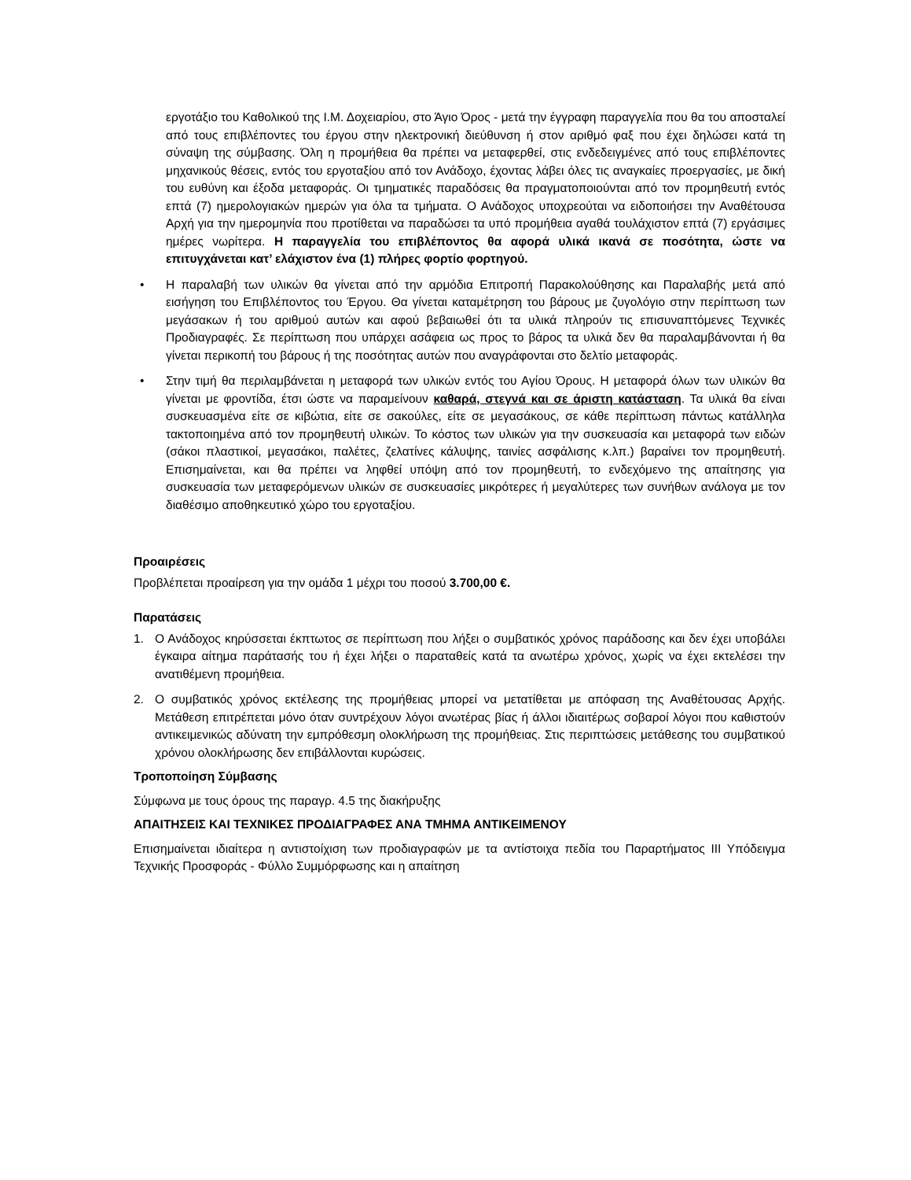εργοτάξιο του Καθολικού της Ι.Μ. Δοχειαρίου, στο Άγιο Όρος - μετά την έγγραφη παραγγελία που θα του αποσταλεί από τους επιβλέποντες του έργου στην ηλεκτρονική διεύθυνση ή στον αριθμό φαξ που έχει δηλώσει κατά τη σύναψη της σύμβασης. Όλη η προμήθεια θα πρέπει να μεταφερθεί, στις ενδεδειγμένες από τους επιβλέποντες μηχανικούς θέσεις, εντός του εργοταξίου από τον Ανάδοχο, έχοντας λάβει όλες τις αναγκαίες προεργασίες, με δική του ευθύνη και έξοδα μεταφοράς. Οι τμηματικές παραδόσεις θα πραγματοποιούνται από τον προμηθευτή εντός επτά (7) ημερολογιακών ημερών για όλα τα τμήματα. Ο Ανάδοχος υποχρεούται να ειδοποιήσει την Αναθέτουσα Αρχή για την ημερομηνία που προτίθεται να παραδώσει τα υπό προμήθεια αγαθά τουλάχιστον επτά (7) εργάσιμες ημέρες νωρίτερα. Η παραγγελία του επιβλέποντος θα αφορά υλικά ικανά σε ποσότητα, ώστε να επιτυγχάνεται κατ’ ελάχιστον ένα (1) πλήρες φορτίο φορτηγού.
• Η παραλαβή των υλικών θα γίνεται από την αρμόδια Επιτροπή Παρακολούθησης και Παραλαβής μετά από εισήγηση του Επιβλέποντος του Έργου. Θα γίνεται καταμέτρηση του βάρους με ζυγολόγιο στην περίπτωση των μεγάσακων ή του αριθμού αυτών και αφού βεβαιωθεί ότι τα υλικά πληρούν τις επισυναπτόμενες Τεχνικές Προδιαγραφές. Σε περίπτωση που υπάρχει ασάφεια ως προς το βάρος τα υλικά δεν θα παραλαμβάνονται ή θα γίνεται περικοπή του βάρους ή της ποσότητας αυτών που αναγράφονται στο δελτίο μεταφοράς.
• Στην τιμή θα περιλαμβάνεται η μεταφορά των υλικών εντός του Αγίου Όρους. Η μεταφορά όλων των υλικών θα γίνεται με φροντίδα, έτσι ώστε να παραμείνουν καθαρά, στεγνά και σε άριστη κατάσταση. Τα υλικά θα είναι συσκευασμένα είτε σε κιβώτια, είτε σε σακούλες, είτε σε μεγασάκους, σε κάθε περίπτωση πάντως κατάλληλα τακτοποιημένα από τον προμηθευτή υλικών. Το κόστος των υλικών για την συσκευασία και μεταφορά των ειδών (σάκοι πλαστικοί, μεγασάκοι, παλέτες, ζελατίνες κάλυψης, ταινίες ασφάλισης κ.λπ.) βαραίνει τον προμηθευτή. Επισημαίνεται, και θα πρέπει να ληφθεί υπόψη από τον προμηθευτή, το ενδεχόμενο της απαίτησης για συσκευασία των μεταφερόμενων υλικών σε συσκευασίες μικρότερες ή μεγαλύτερες των συνήθων ανάλογα με τον διαθέσιμο αποθηκευτικό χώρο του εργοταξίου.
Προαιρέσεις
Προβλέπεται προαίρεση για την ομάδα 1 μέχρι του ποσού 3.700,00 €.
Παρατάσεις
1. Ο Ανάδοχος κηρύσσεται έκπτωτος σε περίπτωση που λήξει ο συμβατικός χρόνος παράδοσης και δεν έχει υποβάλει έγκαιρα αίτημα παράτασής του ή έχει λήξει ο παραταθείς κατά τα ανωτέρω χρόνος, χωρίς να έχει εκτελέσει την ανατιθέμενη προμήθεια.
2. Ο συμβατικός χρόνος εκτέλεσης της προμήθειας μπορεί να μετατίθεται με απόφαση της Αναθέτουσας Αρχής. Μετάθεση επιτρέπεται μόνο όταν συντρέχουν λόγοι ανωτέρας βίας ή άλλοι ιδιαιτέρως σοβαροί λόγοι που καθιστούν αντικειμενικώς αδύνατη την εμπρόθεσμη ολοκλήρωση της προμήθειας. Στις περιπτώσεις μετάθεσης του συμβατικού χρόνου ολοκλήρωσης δεν επιβάλλονται κυρώσεις.
Τροποποίηση Σύμβασης
Σύμφωνα με τους όρους της παραγρ. 4.5 της διακήρυξης
ΑΠΑΙΤΗΣΕΙΣ ΚΑΙ ΤΕΧΝΙΚΕΣ ΠΡΟΔΙΑΓΡΑΦΕΣ ΑΝΑ ΤΜΗΜΑ ΑΝΤΙΚΕΙΜΕΝΟΥ
Επισημαίνεται ιδιαίτερα η αντιστοίχιση των προδιαγραφών με τα αντίστοιχα πεδία του Παραρτήματος ΙΙΙ Υπόδειγμα Τεχνικής Προσφοράς - Φύλλο Συμμόρφωσης και η απαίτηση